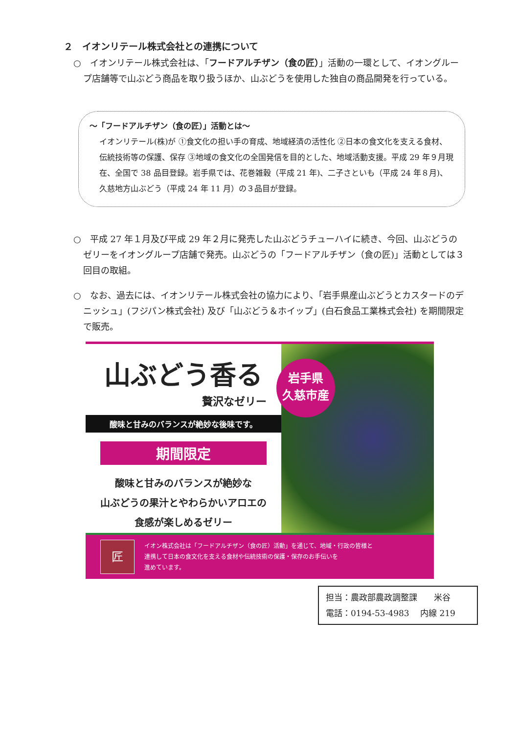２　イオンリテール株式会社との連携について
○　イオンリテール株式会社は、「フードアルチザン（食の匠）」活動の一環として、イオングループ店舗等で山ぶどう商品を取り扱うほか、山ぶどうを使用した独自の商品開発を行っている。
～「フードアルチザン（食の匠）」活動とは～
イオンリテール(株)が ①食文化の担い手の育成、地域経済の活性化 ②日本の食文化を支える食材、伝統技術等の保護、保存 ③地域の食文化の全国発信を目的とした、地域活動支援。平成 29 年９月現在、全国で 38 品目登録。岩手県では、花巻雑穀（平成 21 年)、二子さといも（平成 24 年８月)、久慈地方山ぶどう（平成 24 年 11 月）の３品目が登録。
○　平成 27 年１月及び平成 29 年２月に発売した山ぶどうチューハイに続き、今回、山ぶどうのゼリーをイオングループ店舗で発売。山ぶどうの「フードアルチザン（食の匠)」活動としては３回目の取組。
○　なお、過去には、イオンリテール株式会社の協力により、「岩手県産山ぶどうとカスタードのデニッシュ」(フジパン株式会社) 及び「山ぶどう＆ホイップ」(白石食品工業株式会社) を期間限定で販売。
山ぶどう香る
贅沢なゼリー
酸味と甘みのバランスが絶妙な後味です。
期間限定
酸味と甘みのバランスが絶妙な
山ぶどうの果汁とやわらかいアロエの
食感が楽しめるゼリー
岩手県
久慈市産
匠
イオン株式会社は「フードアルチザン（食の匠）活動」を通じて、地域・行政の皆様と
連携して日本の食文化を支える食材や伝統技術の保護・保存のお手伝いを
進めています。
担当：農政部農政調整課　　米谷
電話：0194-53-4983　 内線 219